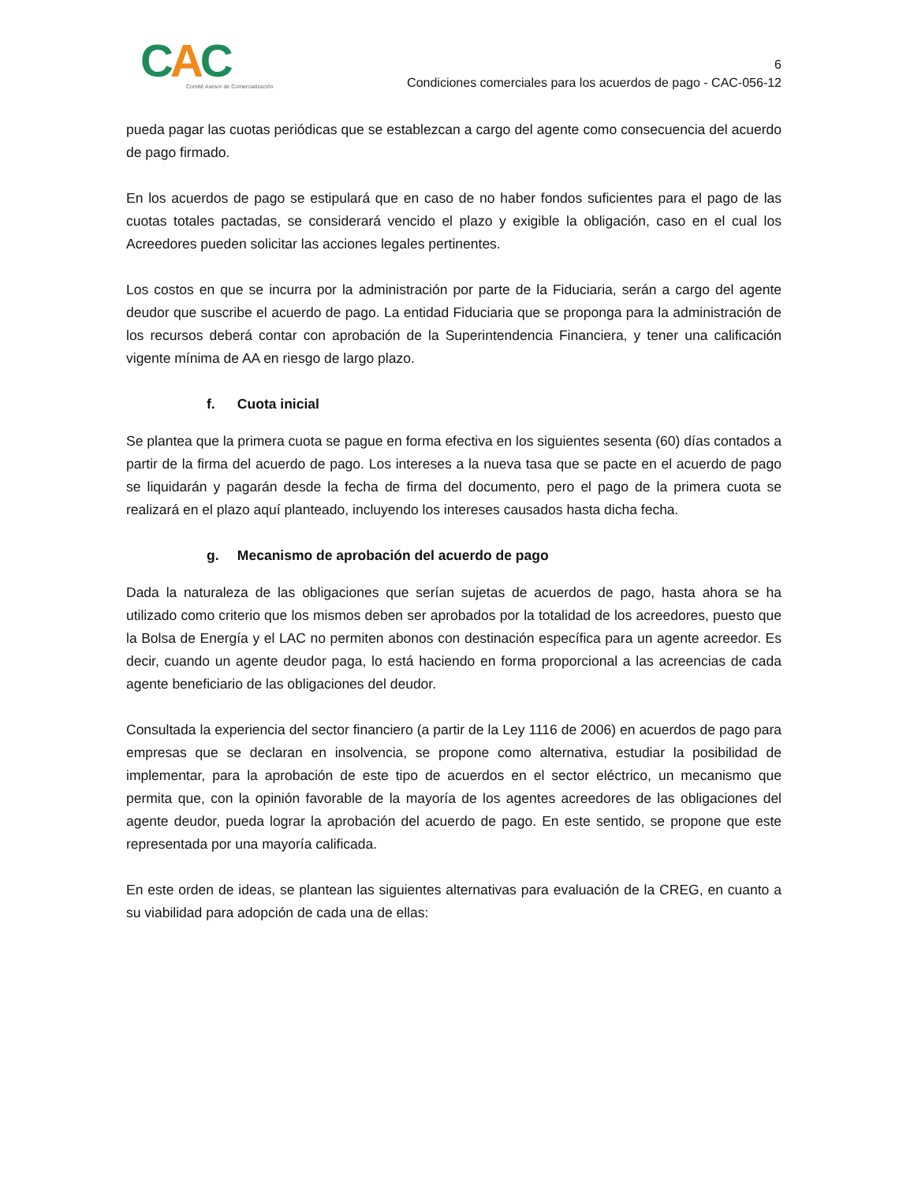CAC
Comité Asesor de Comercialización
6
Condiciones comerciales para los acuerdos de pago - CAC-056-12
pueda pagar las cuotas periódicas que se establezcan a cargo del agente como consecuencia del acuerdo de pago firmado.
En los acuerdos de pago se estipulará que en caso de no haber fondos suficientes para el pago de las cuotas totales pactadas, se considerará vencido el plazo y exigible la obligación, caso en el cual los Acreedores pueden solicitar las acciones legales pertinentes.
Los costos en que se incurra por la administración por parte de la Fiduciaria, serán a cargo del agente deudor que suscribe el acuerdo de pago. La entidad Fiduciaria que se proponga para la administración de los recursos deberá contar con aprobación de la Superintendencia Financiera, y tener una calificación vigente mínima de AA en riesgo de largo plazo.
f. Cuota inicial
Se plantea que la primera cuota se pague en forma efectiva en los siguientes sesenta (60) días contados a partir de la firma del acuerdo de pago. Los intereses a la nueva tasa que se pacte en el acuerdo de pago se liquidarán y pagarán desde la fecha de firma del documento, pero el pago de la primera cuota se realizará en el plazo aquí planteado, incluyendo los intereses causados hasta dicha fecha.
g. Mecanismo de aprobación del acuerdo de pago
Dada la naturaleza de las obligaciones que serían sujetas de acuerdos de pago, hasta ahora se ha utilizado como criterio que los mismos deben ser aprobados por la totalidad de los acreedores, puesto que la Bolsa de Energía y el LAC no permiten abonos con destinación específica para un agente acreedor. Es decir, cuando un agente deudor paga, lo está haciendo en forma proporcional a las acreencias de cada agente beneficiario de las obligaciones del deudor.
Consultada la experiencia del sector financiero (a partir de la Ley 1116 de 2006) en acuerdos de pago para empresas que se declaran en insolvencia, se propone como alternativa, estudiar la posibilidad de implementar, para la aprobación de este tipo de acuerdos en el sector eléctrico, un mecanismo que permita que, con la opinión favorable de la mayoría de los agentes acreedores de las obligaciones del agente deudor, pueda lograr la aprobación del acuerdo de pago. En este sentido, se propone que este representada por una mayoría calificada.
En este orden de ideas, se plantean las siguientes alternativas para evaluación de la CREG, en cuanto a su viabilidad para adopción de cada una de ellas: